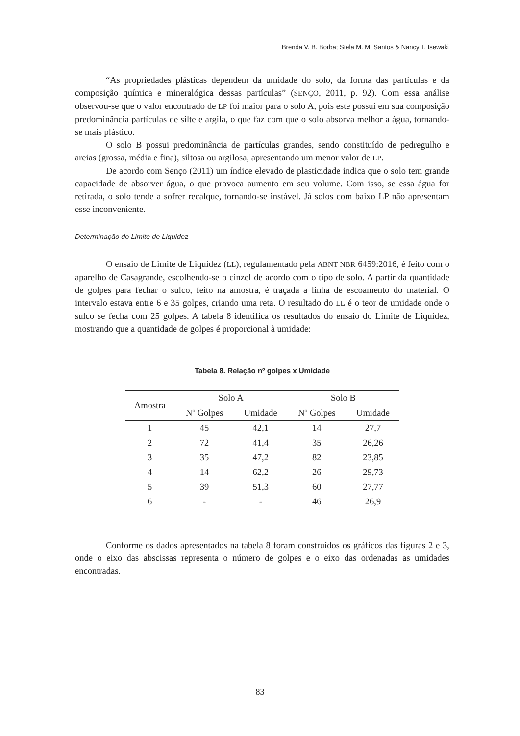Brenda V. B. Borba; Stela M. M. Santos & Nancy T. Isewaki
“As propriedades plásticas dependem da umidade do solo, da forma das partículas e da composição química e mineralógica dessas partículas” (SENÇO, 2011, p. 92). Com essa análise observou-se que o valor encontrado de LP foi maior para o solo A, pois este possui em sua composição predominância partículas de silte e argila, o que faz com que o solo absorva melhor a água, tornando-se mais plástico.
O solo B possui predominância de partículas grandes, sendo constituído de pedregulho e areias (grossa, média e fina), siltosa ou argilosa, apresentando um menor valor de LP.
De acordo com Senço (2011) um índice elevado de plasticidade indica que o solo tem grande capacidade de absorver água, o que provoca aumento em seu volume. Com isso, se essa água for retirada, o solo tende a sofrer recalque, tornando-se instável. Já solos com baixo LP não apresentam esse inconveniente.
Determinação do Limite de Liquidez
O ensaio de Limite de Liquidez (LL), regulamentado pela ABNT NBR 6459:2016, é feito com o aparelho de Casagrande, escolhendo-se o cinzel de acordo com o tipo de solo. A partir da quantidade de golpes para fechar o sulco, feito na amostra, é traçada a linha de escoamento do material. O intervalo estava entre 6 e 35 golpes, criando uma reta. O resultado do LL é o teor de umidade onde o sulco se fecha com 25 golpes. A tabela 8 identifica os resultados do ensaio do Limite de Liquidez, mostrando que a quantidade de golpes é proporcional à umidade:
Tabela 8. Relação nº golpes x Umidade
| Amostra | Solo A | | Solo B | |
| --- | --- | --- | --- | --- |
| | Nº Golpes | Umidade | Nº Golpes | Umidade |
| 1 | 45 | 42,1 | 14 | 27,7 |
| 2 | 72 | 41,4 | 35 | 26,26 |
| 3 | 35 | 47,2 | 82 | 23,85 |
| 4 | 14 | 62,2 | 26 | 29,73 |
| 5 | 39 | 51,3 | 60 | 27,77 |
| 6 | - | - | 46 | 26,9 |
Conforme os dados apresentados na tabela 8 foram construídos os gráficos das figuras 2 e 3, onde o eixo das abscissas representa o número de golpes e o eixo das ordenadas as umidades encontradas.
83